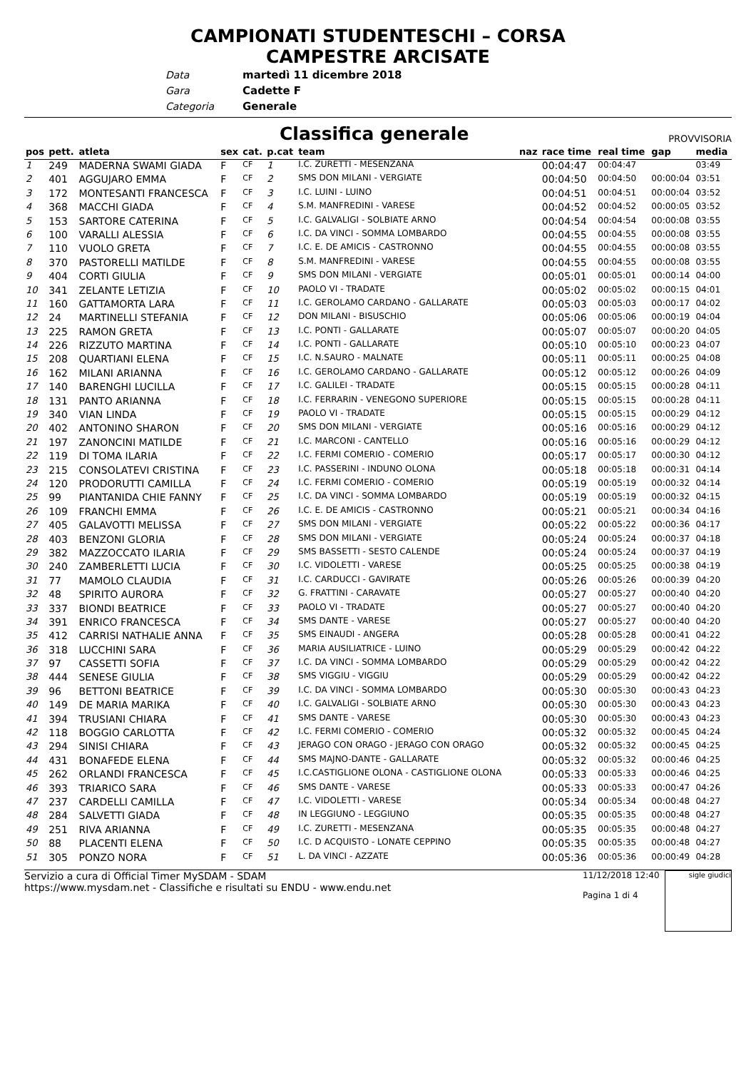CAMPIONATI STUDENTESCHI – CORSA
CAMPESTRE ARCISATE
Data martedì 11 dicembre 2018
Gara Cadette F
Categoria Generale
Classifica generale
PROVVISORIA
| pos | pett. | atleta | sex | cat. | p.cat | team | naz | race time | real time | gap | media |
| --- | --- | --- | --- | --- | --- | --- | --- | --- | --- | --- | --- |
| 1 | 249 | MADERNA SWAMI GIADA | F | CF | 1 | I.C. ZURETTI - MESENZANA | | 00:04:47 | 00:04:47 | | 03:49 |
| 2 | 401 | AGGUJARO EMMA | F | CF | 2 | SMS DON MILANI - VERGIATE | | 00:04:50 | 00:04:50 | 00:00:04 | 03:51 |
| 3 | 172 | MONTESANTI FRANCESCA | F | CF | 3 | I.C. LUINI - LUINO | | 00:04:51 | 00:04:51 | 00:00:04 | 03:52 |
| 4 | 368 | MACCHI GIADA | F | CF | 4 | S.M. MANFREDINI - VARESE | | 00:04:52 | 00:04:52 | 00:00:05 | 03:52 |
| 5 | 153 | SARTORE CATERINA | F | CF | 5 | I.C. GALVALIGI - SOLBIATE ARNO | | 00:04:54 | 00:04:54 | 00:00:08 | 03:55 |
| 6 | 100 | VARALLI ALESSIA | F | CF | 6 | I.C. DA VINCI - SOMMA LOMBARDO | | 00:04:55 | 00:04:55 | 00:00:08 | 03:55 |
| 7 | 110 | VUOLO GRETA | F | CF | 7 | I.C. E. DE AMICIS - CASTRONNO | | 00:04:55 | 00:04:55 | 00:00:08 | 03:55 |
| 8 | 370 | PASTORELLI MATILDE | F | CF | 8 | S.M. MANFREDINI - VARESE | | 00:04:55 | 00:04:55 | 00:00:08 | 03:55 |
| 9 | 404 | CORTI GIULIA | F | CF | 9 | SMS DON MILANI - VERGIATE | | 00:05:01 | 00:05:01 | 00:00:14 | 04:00 |
| 10 | 341 | ZELANTE LETIZIA | F | CF | 10 | PAOLO VI - TRADATE | | 00:05:02 | 00:05:02 | 00:00:15 | 04:01 |
| 11 | 160 | GATTAMORTA LARA | F | CF | 11 | I.C. GEROLAMO CARDANO - GALLARATE | | 00:05:03 | 00:05:03 | 00:00:17 | 04:02 |
| 12 | 24 | MARTINELLI STEFANIA | F | CF | 12 | DON MILANI - BISUSCHIO | | 00:05:06 | 00:05:06 | 00:00:19 | 04:04 |
| 13 | 225 | RAMON GRETA | F | CF | 13 | I.C. PONTI - GALLARATE | | 00:05:07 | 00:05:07 | 00:00:20 | 04:05 |
| 14 | 226 | RIZZUTO MARTINA | F | CF | 14 | I.C. PONTI - GALLARATE | | 00:05:10 | 00:05:10 | 00:00:23 | 04:07 |
| 15 | 208 | QUARTIANI ELENA | F | CF | 15 | I.C. N.SAURO - MALNATE | | 00:05:11 | 00:05:11 | 00:00:25 | 04:08 |
| 16 | 162 | MILANI ARIANNA | F | CF | 16 | I.C. GEROLAMO CARDANO - GALLARATE | | 00:05:12 | 00:05:12 | 00:00:26 | 04:09 |
| 17 | 140 | BARENGHI LUCILLA | F | CF | 17 | I.C. GALILEI - TRADATE | | 00:05:15 | 00:05:15 | 00:00:28 | 04:11 |
| 18 | 131 | PANTO ARIANNA | F | CF | 18 | I.C. FERRARIN - VENEGONO SUPERIORE | | 00:05:15 | 00:05:15 | 00:00:28 | 04:11 |
| 19 | 340 | VIAN LINDA | F | CF | 19 | PAOLO VI - TRADATE | | 00:05:15 | 00:05:15 | 00:00:29 | 04:12 |
| 20 | 402 | ANTONINO SHARON | F | CF | 20 | SMS DON MILANI - VERGIATE | | 00:05:16 | 00:05:16 | 00:00:29 | 04:12 |
| 21 | 197 | ZANONCINI MATILDE | F | CF | 21 | I.C. MARCONI - CANTELLO | | 00:05:16 | 00:05:16 | 00:00:29 | 04:12 |
| 22 | 119 | DI TOMA ILARIA | F | CF | 22 | I.C. FERMI COMERIO - COMERIO | | 00:05:17 | 00:05:17 | 00:00:30 | 04:12 |
| 23 | 215 | CONSOLATEVI CRISTINA | F | CF | 23 | I.C. PASSERINI - INDUNO OLONA | | 00:05:18 | 00:05:18 | 00:00:31 | 04:14 |
| 24 | 120 | PRODORUTTI CAMILLA | F | CF | 24 | I.C. FERMI COMERIO - COMERIO | | 00:05:19 | 00:05:19 | 00:00:32 | 04:14 |
| 25 | 99 | PIANTANIDA CHIE FANNY | F | CF | 25 | I.C. DA VINCI - SOMMA LOMBARDO | | 00:05:19 | 00:05:19 | 00:00:32 | 04:15 |
| 26 | 109 | FRANCHI EMMA | F | CF | 26 | I.C. E. DE AMICIS - CASTRONNO | | 00:05:21 | 00:05:21 | 00:00:34 | 04:16 |
| 27 | 405 | GALAVOTTI MELISSA | F | CF | 27 | SMS DON MILANI - VERGIATE | | 00:05:22 | 00:05:22 | 00:00:36 | 04:17 |
| 28 | 403 | BENZONI GLORIA | F | CF | 28 | SMS DON MILANI - VERGIATE | | 00:05:24 | 00:05:24 | 00:00:37 | 04:18 |
| 29 | 382 | MAZZOCCATO ILARIA | F | CF | 29 | SMS BASSETTI - SESTO CALENDE | | 00:05:24 | 00:05:24 | 00:00:37 | 04:19 |
| 30 | 240 | ZAMBERLETTI LUCIA | F | CF | 30 | I.C. VIDOLETTI - VARESE | | 00:05:25 | 00:05:25 | 00:00:38 | 04:19 |
| 31 | 77 | MAMOLO CLAUDIA | F | CF | 31 | I.C. CARDUCCI - GAVIRATE | | 00:05:26 | 00:05:26 | 00:00:39 | 04:20 |
| 32 | 48 | SPIRITO AURORA | F | CF | 32 | G. FRATTINI - CARAVATE | | 00:05:27 | 00:05:27 | 00:00:40 | 04:20 |
| 33 | 337 | BIONDI BEATRICE | F | CF | 33 | PAOLO VI - TRADATE | | 00:05:27 | 00:05:27 | 00:00:40 | 04:20 |
| 34 | 391 | ENRICO FRANCESCA | F | CF | 34 | SMS DANTE - VARESE | | 00:05:27 | 00:05:27 | 00:00:40 | 04:20 |
| 35 | 412 | CARRISI NATHALIE ANNA | F | CF | 35 | SMS EINAUDI - ANGERA | | 00:05:28 | 00:05:28 | 00:00:41 | 04:22 |
| 36 | 318 | LUCCHINI SARA | F | CF | 36 | MARIA AUSILIATRICE - LUINO | | 00:05:29 | 00:05:29 | 00:00:42 | 04:22 |
| 37 | 97 | CASSETTI SOFIA | F | CF | 37 | I.C. DA VINCI - SOMMA LOMBARDO | | 00:05:29 | 00:05:29 | 00:00:42 | 04:22 |
| 38 | 444 | SENESE GIULIA | F | CF | 38 | SMS VIGGIU - VIGGIU | | 00:05:29 | 00:05:29 | 00:00:42 | 04:22 |
| 39 | 96 | BETTONI BEATRICE | F | CF | 39 | I.C. DA VINCI - SOMMA LOMBARDO | | 00:05:30 | 00:05:30 | 00:00:43 | 04:23 |
| 40 | 149 | DE MARIA MARIKA | F | CF | 40 | I.C. GALVALIGI - SOLBIATE ARNO | | 00:05:30 | 00:05:30 | 00:00:43 | 04:23 |
| 41 | 394 | TRUSIANI CHIARA | F | CF | 41 | SMS DANTE - VARESE | | 00:05:30 | 00:05:30 | 00:00:43 | 04:23 |
| 42 | 118 | BOGGIO CARLOTTA | F | CF | 42 | I.C. FERMI COMERIO - COMERIO | | 00:05:32 | 00:05:32 | 00:00:45 | 04:24 |
| 43 | 294 | SINISI CHIARA | F | CF | 43 | JERAGO CON ORAGO - JERAGO CON ORAGO | | 00:05:32 | 00:05:32 | 00:00:45 | 04:25 |
| 44 | 431 | BONAFEDE ELENA | F | CF | 44 | SMS MAJNO-DANTE - GALLARATE | | 00:05:32 | 00:05:32 | 00:00:46 | 04:25 |
| 45 | 262 | ORLANDI FRANCESCA | F | CF | 45 | I.C.CASTIGLIONE OLONA - CASTIGLIONE OLONA | | 00:05:33 | 00:05:33 | 00:00:46 | 04:25 |
| 46 | 393 | TRIARICO SARA | F | CF | 46 | SMS DANTE - VARESE | | 00:05:33 | 00:05:33 | 00:00:47 | 04:26 |
| 47 | 237 | CARDELLI CAMILLA | F | CF | 47 | I.C. VIDOLETTI - VARESE | | 00:05:34 | 00:05:34 | 00:00:48 | 04:27 |
| 48 | 284 | SALVETTI GIADA | F | CF | 48 | IN LEGGIUNO - LEGGIUNO | | 00:05:35 | 00:05:35 | 00:00:48 | 04:27 |
| 49 | 251 | RIVA ARIANNA | F | CF | 49 | I.C. ZURETTI - MESENZANA | | 00:05:35 | 00:05:35 | 00:00:48 | 04:27 |
| 50 | 88 | PLACENTI ELENA | F | CF | 50 | I.C. D ACQUISTO - LONATE CEPPINO | | 00:05:35 | 00:05:35 | 00:00:48 | 04:27 |
| 51 | 305 | PONZO NORA | F | CF | 51 | L. DA VINCI - AZZATE | | 00:05:36 | 00:05:36 | 00:00:49 | 04:28 |
Servizio a cura di Official Timer MySDAM - SDAM
https://www.mysdam.net - Classifiche e risultati su ENDU - www.endu.net
11/12/2018 12:40
Pagina 1 di 4
sigle giudici